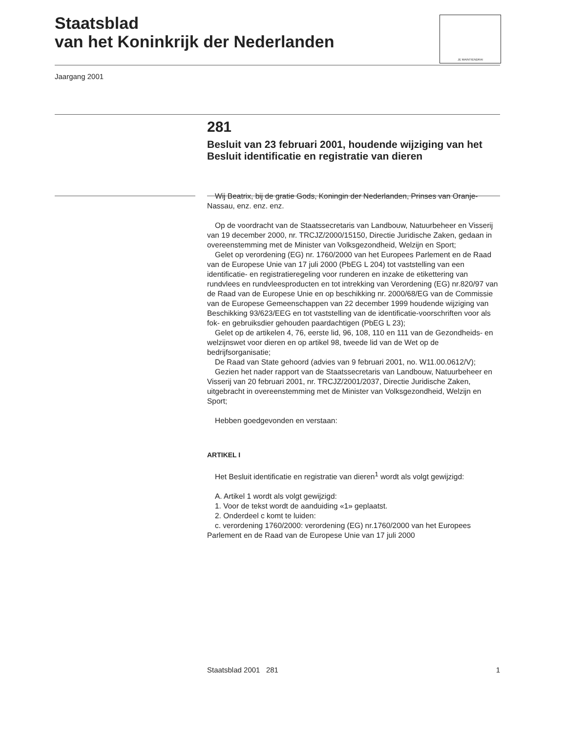Staatsblad
van het Koninkrijk der Nederlanden
JE MAINTIENDRAI
Jaargang 2001
281
Besluit van 23 februari 2001, houdende wijziging van het Besluit identificatie en registratie van dieren
Wij Beatrix, bij de gratie Gods, Koningin der Nederlanden, Prinses van Oranje-Nassau, enz. enz. enz.
Op de voordracht van de Staatssecretaris van Landbouw, Natuurbeheer en Visserij van 19 december 2000, nr. TRCJZ/2000/15150, Directie Juridische Zaken, gedaan in overeenstemming met de Minister van Volksgezondheid, Welzijn en Sport;
Gelet op verordening (EG) nr. 1760/2000 van het Europees Parlement en de Raad van de Europese Unie van 17 juli 2000 (PbEG L 204) tot vaststelling van een identificatie- en registratieregeling voor runderen en inzake de etikettering van rundvlees en rundvleesproducten en tot intrekking van Verordening (EG) nr.820/97 van de Raad van de Europese Unie en op beschikking nr. 2000/68/EG van de Commissie van de Europese Gemeenschappen van 22 december 1999 houdende wijziging van Beschikking 93/623/EEG en tot vaststelling van de identificatie-voorschriften voor als fok- en gebruiksdier gehouden paardachtigen (PbEG L 23);
Gelet op de artikelen 4, 76, eerste lid, 96, 108, 110 en 111 van de Gezondheids- en welzijnswet voor dieren en op artikel 98, tweede lid van de Wet op de bedrijfsorganisatie;
De Raad van State gehoord (advies van 9 februari 2001, no. W11.00.0612/V);
Gezien het nader rapport van de Staatssecretaris van Landbouw, Natuurbeheer en Visserij van 20 februari 2001, nr. TRCJZ/2001/2037, Directie Juridische Zaken, uitgebracht in overeenstemming met de Minister van Volksgezondheid, Welzijn en Sport;
Hebben goedgevonden en verstaan:
ARTIKEL I
Het Besluit identificatie en registratie van dieren<sup>1</sup> wordt als volgt gewijzigd:
A. Artikel 1 wordt als volgt gewijzigd:
1. Voor de tekst wordt de aanduiding «1» geplaatst.
2. Onderdeel c komt te luiden:
c. verordening 1760/2000: verordening (EG) nr.1760/2000 van het Europees Parlement en de Raad van de Europese Unie van 17 juli 2000
Staatsblad 2001 281 1